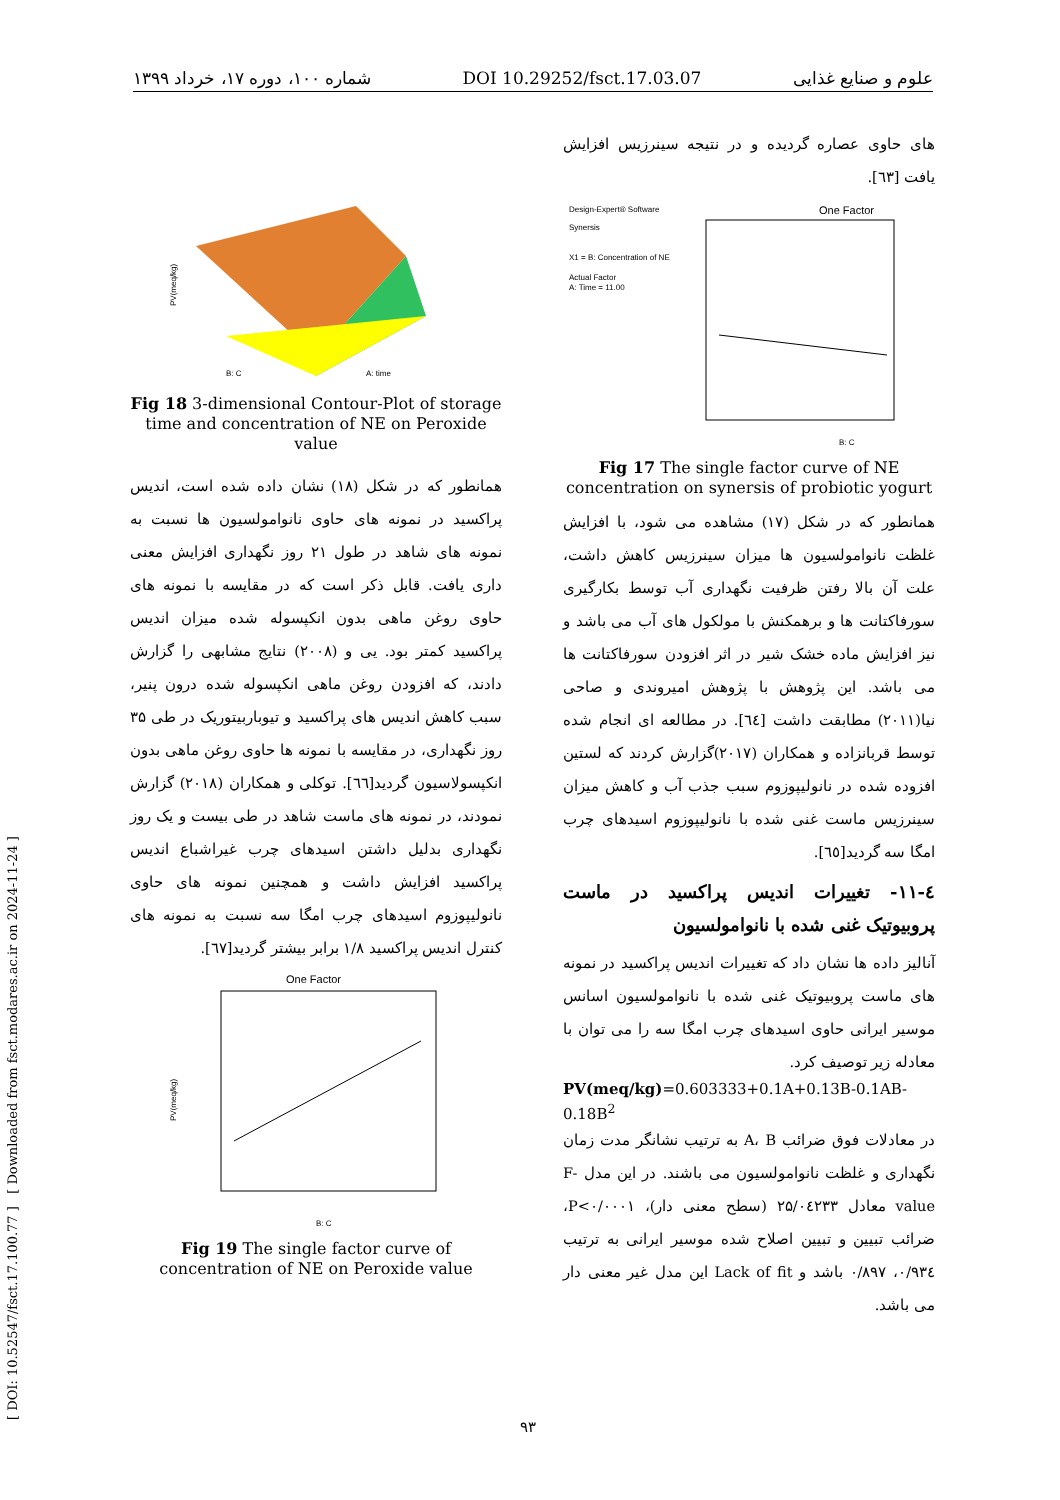شماره ۱۰۰، دوره ۱۷، خرداد ۱۳۹۹ DOI 10.29252/fsct.17.03.07 علوم و صنایع غذایی
[ DOI: 10.52547/fsct.17.100.77 ] [ Downloaded from fsct.modares.ac.ir on 2024-11-24 ]
های حاوی عصاره گردیده و در نتیجه سینرزیس افزایش یافت [٦٣].
Design-Expert® Software
Synersis
X1 = B: Concentration of NE
Actual Factor
A: Time = 11.00
One Factor
B: C
Fig 17 The single factor curve of NE concentration on synersis of probiotic yogurt
همانطور که در شکل (۱۷) مشاهده می شود، با افزایش غلظت نانوامولسیون ها میزان سینرزیس کاهش داشت، علت آن بالا رفتن ظرفیت نگهداری آب توسط بکارگیری سورفاکتانت ها و برهمکنش با مولکول های آب می باشد و نیز افزایش ماده خشک شیر در اثر افزودن سورفاکتانت ها می باشد. این پژوهش با پژوهش امیروندی و صاحی نیا(۲۰۱۱) مطابقت داشت [٦٤]. در مطالعه ای انجام شده توسط قربانزاده و همکاران (۲۰۱۷)گزارش کردند که لستین افزوده شده در نانولیپوزوم سبب جذب آب و کاهش میزان سینرزیس ماست غنی شده با نانولیپوزوم اسیدهای چرب امگا سه گردید[٦٥].
٤-١١- تغییرات اندیس پراکسید در ماست پروبیوتیک غنی شده با نانوامولسیون
آنالیز داده ها نشان داد که تغییرات اندیس پراکسید در نمونه های ماست پروبیوتیک غنی شده با نانوامولسیون اسانس موسیر ایرانی حاوی اسیدهای چرب امگا سه را می توان با معادله زیر توصیف کرد.
PV(meq/kg)=0.603333+0.1A+0.13B-0.1AB-0.18B<sup>2</sup>
در معادلات فوق ضرائب A، B به ترتیب نشانگر مدت زمان نگهداری و غلظت نانوامولسیون می باشند. در این مدل F-value معادل ۲۵/۰٤۲۳۳ (سطح معنی دار)، P<۰/۰۰۰۱، ضرائب تبیین و تبیین اصلاح شده موسیر ایرانی به ترتیب ۰/۹۳٤، ۰/۸۹۷ باشد و Lack of fit این مدل غیر معنی دار می باشد.
B: C
A: time
PV(meq/kg)
Fig 18 3-dimensional Contour-Plot of storage time and concentration of NE on Peroxide value
همانطور که در شکل (۱۸) نشان داده شده است، اندیس پراکسید در نمونه های حاوی نانوامولسیون ها نسبت به نمونه های شاهد در طول ۲۱ روز نگهداری افزایش معنی داری یافت. قابل ذکر است که در مقایسه با نمونه های حاوی روغن ماهی بدون انکپسوله شده میزان اندیس پراکسید کمتر بود. یی و (۲۰۰۸) نتایج مشابهی را گزارش دادند، که افزودن روغن ماهی انکپسوله شده درون پنیر، سبب کاهش اندیس های پراکسید و تیوباربیتوریک در طی ۳۵ روز نگهداری، در مقایسه با نمونه ها حاوی روغن ماهی بدون انکپسولاسیون گردید[٦٦]. توکلی و همکاران (۲۰۱۸) گزارش نمودند، در نمونه های ماست شاهد در طی بیست و یک روز نگهداری بدلیل داشتن اسیدهای چرب غیراشباع اندیس پراکسید افزایش داشت و همچنین نمونه های حاوی نانولیپوزوم اسیدهای چرب امگا سه نسبت به نمونه های کنترل اندیس پراکسید ۱/۸ برابر بیشتر گردید[٦٧].
One Factor
B: C
PV(meq/kg)
Fig 19 The single factor curve of concentration of NE on Peroxide value
۹۳